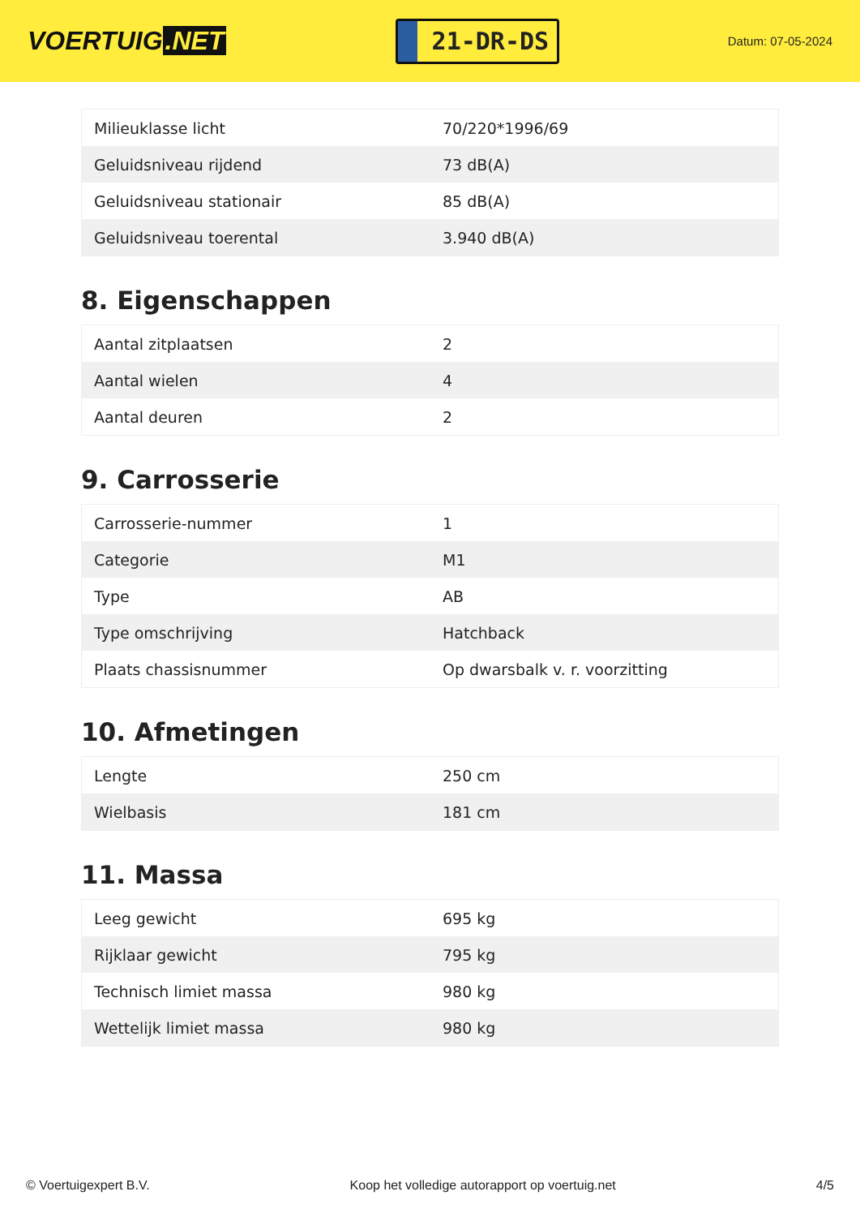VOERTUIG.NET
21-DR-DS
Datum: 07-05-2024
| Milieuklasse licht | 70/220*1996/69 |
| Geluidsniveau rijdend | 73 dB(A) |
| Geluidsniveau stationair | 85 dB(A) |
| Geluidsniveau toerental | 3.940 dB(A) |
8. Eigenschappen
| Aantal zitplaatsen | 2 |
| Aantal wielen | 4 |
| Aantal deuren | 2 |
9. Carrosserie
| Carrosserie-nummer | 1 |
| Categorie | M1 |
| Type | AB |
| Type omschrijving | Hatchback |
| Plaats chassisnummer | Op dwarsbalk v. r. voorzitting |
10. Afmetingen
| Lengte | 250 cm |
| Wielbasis | 181 cm |
11. Massa
| Leeg gewicht | 695 kg |
| Rijklaar gewicht | 795 kg |
| Technisch limiet massa | 980 kg |
| Wettelijk limiet massa | 980 kg |
© Voertuigexpert B.V. Koop het volledige autorapport op voertuig.net 4/5